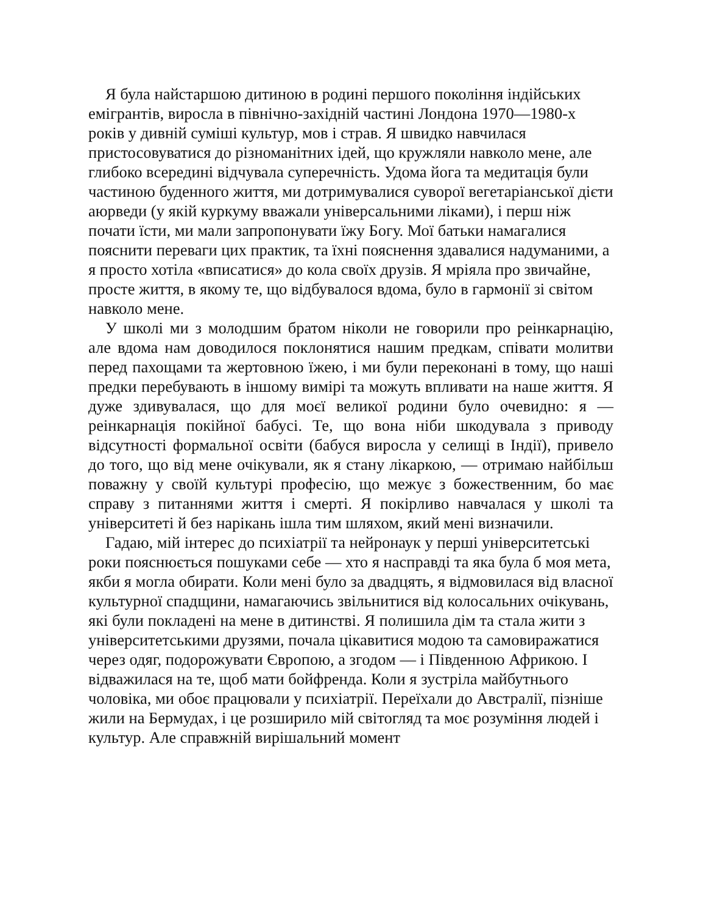Я була найстаршою дитиною в родині першого покоління індійських емігрантів, виросла в північно-західній частині Лондона 1970—1980-х років у дивній суміші культур, мов і страв. Я швидко навчилася пристосовуватися до різноманітних ідей, що кружляли навколо мене, але глибоко всередині відчувала суперечність. Удома йога та медитація були частиною буденного життя, ми дотримувалися суворої вегетаріанської дієти аюрведи (у якій куркуму вважали універсальними ліками), і перш ніж почати їсти, ми мали запропонувати їжу Богу. Мої батьки намагалися пояснити переваги цих практик, та їхні пояснення здавалися надуманими, а я просто хотіла «вписатися» до кола своїх друзів. Я мріяла про звичайне, просте життя, в якому те, що відбувалося вдома, було в гармонії зі світом навколо мене.
У школі ми з молодшим братом ніколи не говорили про реінкарнацію, але вдома нам доводилося поклонятися нашим предкам, співати молитви перед пахощами та жертовною їжею, і ми були переконані в тому, що наші предки перебувають в іншому вимірі та можуть впливати на наше життя. Я дуже здивувалася, що для моєї великої родини було очевидно: я — реінкарнація покійної бабусі. Те, що вона ніби шкодувала з приводу відсутності формальної освіти (бабуся виросла у селищі в Індії), привело до того, що від мене очікували, як я стану лікаркою, — отримаю найбільш поважну у своїй культурі професію, що межує з божественним, бо має справу з питаннями життя і смерті. Я покірливо навчалася у школі та університеті й без нарікань ішла тим шляхом, який мені визначили.
Гадаю, мій інтерес до психіатрії та нейронаук у перші університетські роки пояснюється пошуками себе — хто я насправді та яка була б моя мета, якби я могла обирати. Коли мені було за двадцять, я відмовилася від власної культурної спадщини, намагаючись звільнитися від колосальних очікувань, які були покладені на мене в дитинстві. Я полишила дім та стала жити з університетськими друзями, почала цікавитися модою та самовиражатися через одяг, подорожувати Європою, а згодом — і Південною Африкою. І відважилася на те, щоб мати бойфренда. Коли я зустріла майбутнього чоловіка, ми обоє працювали у психіатрії. Переїхали до Австралії, пізніше жили на Бермудах, і це розширило мій світогляд та моє розуміння людей і культур. Але справжній вирішальний момент